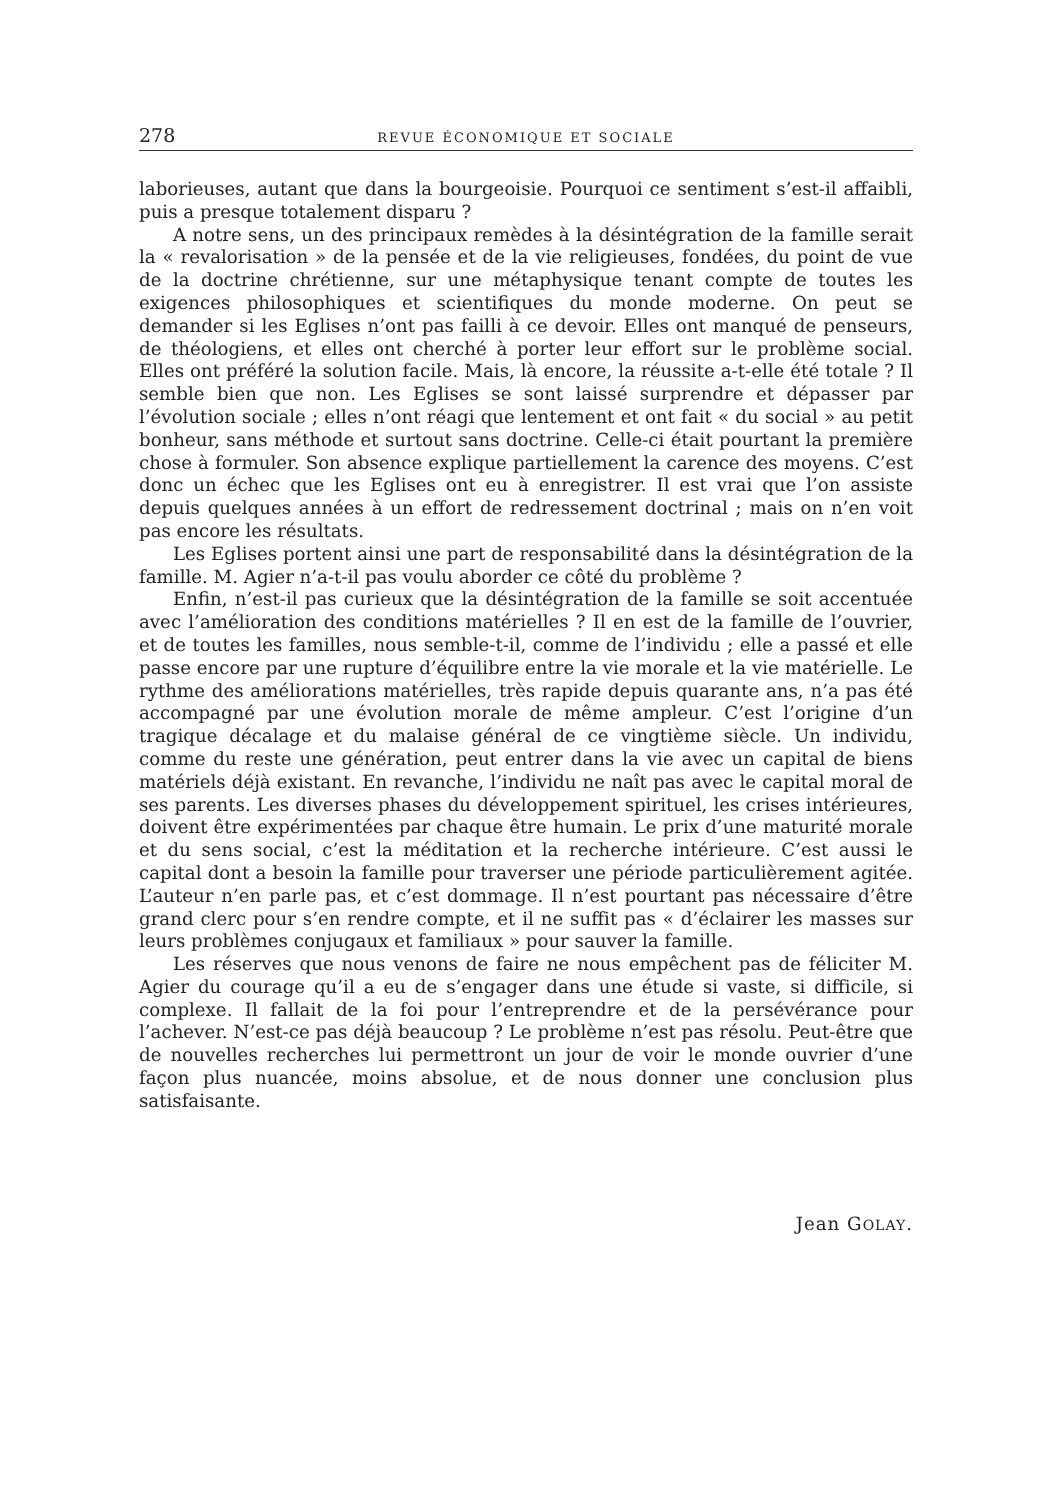278 REVUE ÉCONOMIQUE ET SOCIALE
laborieuses, autant que dans la bourgeoisie. Pourquoi ce sentiment s’est-il affaibli, puis a presque totalement disparu ?
A notre sens, un des principaux remèdes à la désintégration de la famille serait la « revalorisation » de la pensée et de la vie religieuses, fondées, du point de vue de la doctrine chrétienne, sur une métaphysique tenant compte de toutes les exigences philosophiques et scientifiques du monde moderne. On peut se demander si les Eglises n’ont pas failli à ce devoir. Elles ont manqué de penseurs, de théologiens, et elles ont cherché à porter leur effort sur le problème social. Elles ont préféré la solution facile. Mais, là encore, la réussite a-t-elle été totale ? Il semble bien que non. Les Eglises se sont laissé surprendre et dépasser par l’évolution sociale ; elles n’ont réagi que lentement et ont fait « du social » au petit bonheur, sans méthode et surtout sans doctrine. Celle-ci était pourtant la première chose à formuler. Son absence explique partiellement la carence des moyens. C’est donc un échec que les Eglises ont eu à enregistrer. Il est vrai que l’on assiste depuis quelques années à un effort de redressement doctrinal ; mais on n’en voit pas encore les résultats.
Les Eglises portent ainsi une part de responsabilité dans la désintégration de la famille. M. Agier n’a-t-il pas voulu aborder ce côté du problème ?
Enfin, n’est-il pas curieux que la désintégration de la famille se soit accentuée avec l’amélioration des conditions matérielles ? Il en est de la famille de l’ouvrier, et de toutes les familles, nous semble-t-il, comme de l’individu ; elle a passé et elle passe encore par une rupture d’équilibre entre la vie morale et la vie matérielle. Le rythme des améliorations matérielles, très rapide depuis quarante ans, n’a pas été accompagné par une évolution morale de même ampleur. C’est l’origine d’un tragique décalage et du malaise général de ce vingtième siècle. Un individu, comme du reste une génération, peut entrer dans la vie avec un capital de biens matériels déjà existant. En revanche, l’individu ne naît pas avec le capital moral de ses parents. Les diverses phases du développement spirituel, les crises intérieures, doivent être expérimentées par chaque être humain. Le prix d’une maturité morale et du sens social, c’est la méditation et la recherche intérieure. C’est aussi le capital dont a besoin la famille pour traverser une période particulièrement agitée. L’auteur n’en parle pas, et c’est dommage. Il n’est pourtant pas nécessaire d’être grand clerc pour s’en rendre compte, et il ne suffit pas « d’éclairer les masses sur leurs problèmes conjugaux et familiaux » pour sauver la famille.
Les réserves que nous venons de faire ne nous empêchent pas de féliciter M. Agier du courage qu’il a eu de s’engager dans une étude si vaste, si difficile, si complexe. Il fallait de la foi pour l’entreprendre et de la persévérance pour l’achever. N’est-ce pas déjà beaucoup ? Le problème n’est pas résolu. Peut-être que de nouvelles recherches lui permettront un jour de voir le monde ouvrier d’une façon plus nuancée, moins absolue, et de nous donner une conclusion plus satisfaisante.
Jean GOLAY.